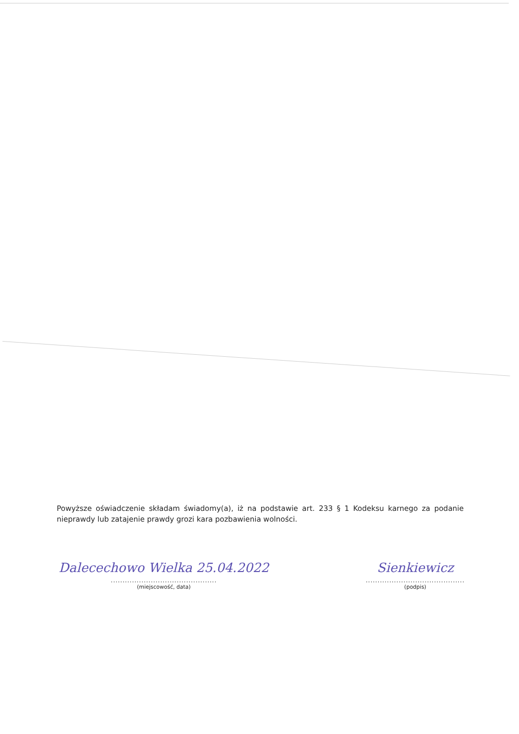Powyższe oświadczenie składam świadomy(a), iż na podstawie art. 233 § 1 Kodeksu karnego za podanie nieprawdy lub zatajenie prawdy grozi kara pozbawienia wolności.
Dalecechowo Wielka 25.04.2022
.............................................
(miejscowość, data)
Sienkiewicz
..........................................
(podpis)